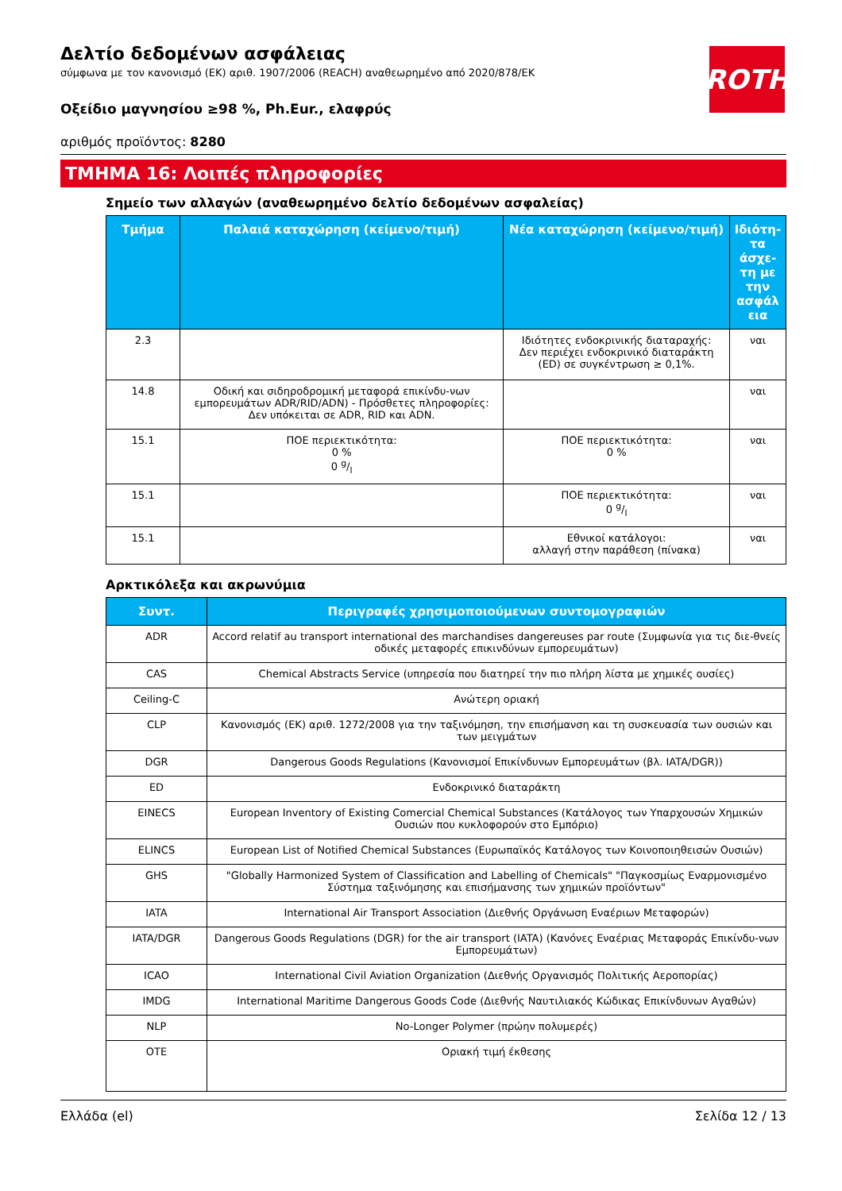ROTH
Δελτίο δεδομένων ασφάλειας
σύμφωνα με τον κανονισμό (ΕΚ) αριθ. 1907/2006 (REACH) αναθεωρημένο από 2020/878/ΕΚ
Οξείδιο μαγνησίου ≥98 %, Ph.Eur., ελαφρύς
αριθμός προϊόντος: 8280
ΤΜΗΜΑ 16: Λοιπές πληροφορίες
Σημείο των αλλαγών (αναθεωρημένο δελτίο δεδομένων ασφαλείας)
| Τμήμα | Παλαιά καταχώρηση (κείμενο/τιμή) | Νέα καταχώρηση (κείμενο/τιμή) | Ιδιότη-τα άσχε-τη με την ασφάλ εια |
| --- | --- | --- | --- |
| 2.3 | | Ιδιότητες ενδοκρινικής διαταραχής: Δεν περιέχει ενδοκρινικό διαταράκτη (ED) σε συγκέντρωση ≥ 0,1%. | ναι |
| 14.8 | Οδική και σιδηροδρομική μεταφορά επικίνδυ-νων εμπορευμάτων ADR/RID/ADN) - Πρόσθετες πληροφορίες: Δεν υπόκειται σε ADR, RID και ADN. | | ναι |
| 15.1 | ΠΟΕ περιεκτικότητα: 0 % 0 g/l | ΠΟΕ περιεκτικότητα: 0 % | ναι |
| 15.1 | | ΠΟΕ περιεκτικότητα: 0 g/l | ναι |
| 15.1 | | Εθνικοί κατάλογοι: αλλαγή στην παράθεση (πίνακα) | ναι |
Αρκτικόλεξα και ακρωνύμια
| Συντ. | Περιγραφές χρησιμοποιούμενων συντομογραφιών |
| --- | --- |
| ADR | Accord relatif au transport international des marchandises dangereuses par route (Συμφωνία για τις διε-θνείς οδικές μεταφορές επικινδύνων εμπορευμάτων) |
| CAS | Chemical Abstracts Service (υπηρεσία που διατηρεί την πιο πλήρη λίστα με χημικές ουσίες) |
| Ceiling-C | Ανώτερη οριακή |
| CLP | Κανονισμός (ΕΚ) αριθ. 1272/2008 για την ταξινόμηση, την επισήμανση και τη συσκευασία των ουσιών και των μειγμάτων |
| DGR | Dangerous Goods Regulations (Κανονισμοί Επικίνδυνων Εμπορευμάτων (βλ. IATA/DGR)) |
| ED | Ενδοκρινικό διαταράκτη |
| EINECS | European Inventory of Existing Comercial Chemical Substances (Κατάλογος των Υπαρχουσών Χημικών Ουσιών που κυκλοφορούν στο Εμπόριο) |
| ELINCS | European List of Notified Chemical Substances (Ευρωπαϊκός Κατάλογος των Κοινοποιηθεισών Ουσιών) |
| GHS | "Globally Harmonized System of Classification and Labelling of Chemicals" "Παγκοσμίως Εναρμονισμένο Σύστημα ταξινόμησης και επισήμανσης των χημικών προϊόντων" |
| IATA | International Air Transport Association (Διεθνής Οργάνωση Εναέριων Μεταφορών) |
| IATA/DGR | Dangerous Goods Regulations (DGR) for the air transport (IATA) (Κανόνες Εναέριας Μεταφοράς Επικίνδυ-νων Εμπορευμάτων) |
| ICAO | International Civil Aviation Organization (Διεθνής Οργανισμός Πολιτικής Αεροπορίας) |
| IMDG | International Maritime Dangerous Goods Code (Διεθνής Ναυτιλιακός Κώδικας Επικίνδυνων Αγαθών) |
| NLP | No-Longer Polymer (πρώην πολυμερές) |
| OTE | Οριακή τιμή έκθεσης |
Ελλάδα (el) Σελίδα 12 / 13